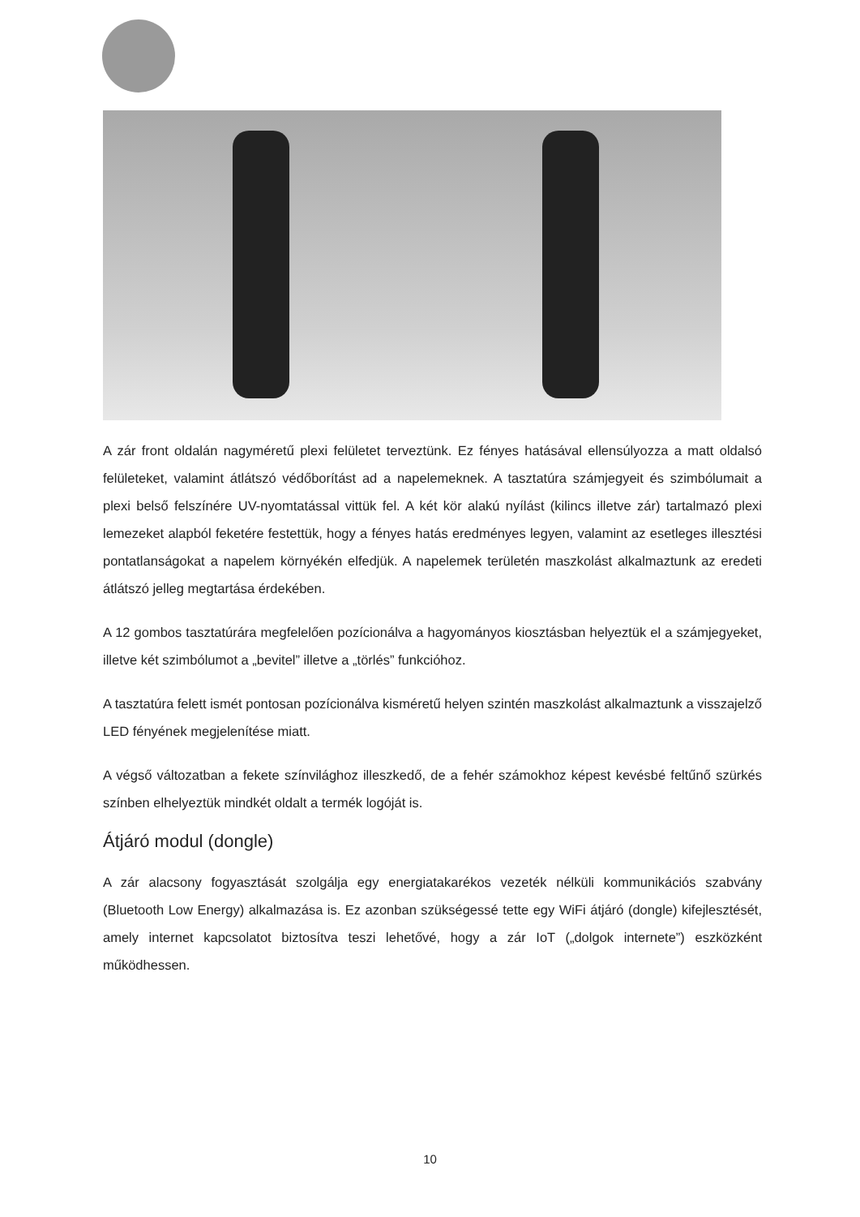A zár front oldalán nagyméretű plexi felületet terveztünk. Ez fényes hatásával ellensúlyozza a matt oldalsó felületeket, valamint átlátszó védőborítást ad a napelemeknek. A tasztatúra számjegyeit és szimbólumait a plexi belső felszínére UV-nyomtatással vittük fel. A két kör alakú nyílást (kilincs illetve zár) tartalmazó plexi lemezeket alapból feketére festettük, hogy a fényes hatás eredményes legyen, valamint az esetleges illesztési pontatlanságokat a napelem környékén elfedjük. A napelemek területén maszkolást alkalmaztunk az eredeti átlátszó jelleg megtartása érdekében.
A 12 gombos tasztatúrára megfelelően pozícionálva a hagyományos kiosztásban helyeztük el a számjegyeket, illetve két szimbólumot a „bevitel” illetve a „törlés” funkcióhoz.
A tasztatúra felett ismét pontosan pozícionálva kisméretű helyen szintén maszkolást alkalmaztunk a visszajelző LED fényének megjelenítése miatt.
A végső változatban a fekete színvilághoz illeszkedő, de a fehér számokhoz képest kevésbé feltűnő szürkés színben elhelyeztük mindkét oldalt a termék logóját is.
Átjáró modul (dongle)
A zár alacsony fogyasztását szolgálja egy energiatakarékos vezeték nélküli kommunikációs szabvány (Bluetooth Low Energy) alkalmazása is. Ez azonban szükségessé tette egy WiFi átjáró (dongle) kifejlesztését, amely internet kapcsolatot biztosítva teszi lehetővé, hogy a zár IoT („dolgok internete”) eszközként működhessen.
10